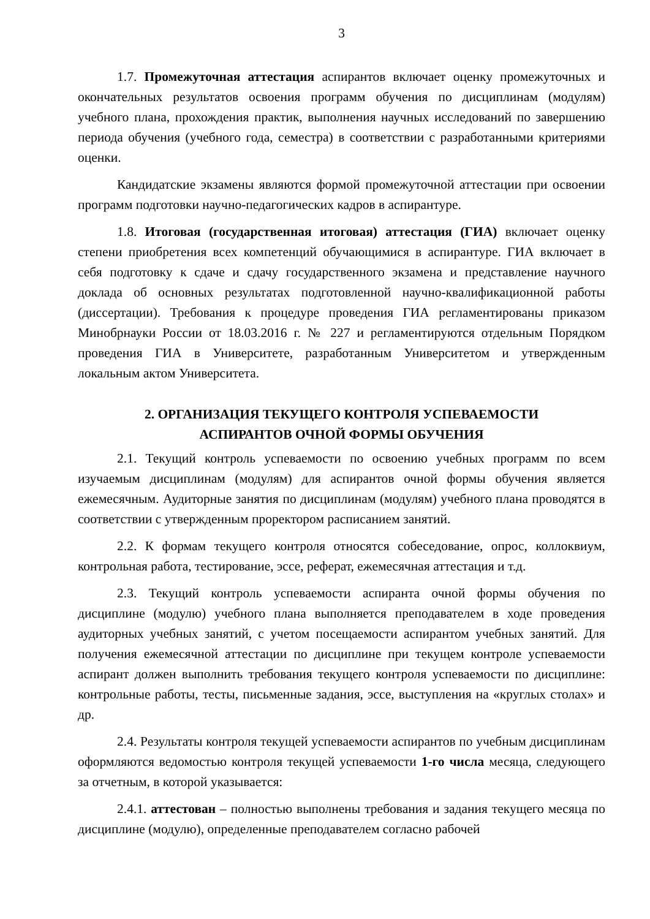3
1.7. Промежуточная аттестация аспирантов включает оценку промежуточных и окончательных результатов освоения программ обучения по дисциплинам (модулям) учебного плана, прохождения практик, выполнения научных исследований по завершению периода обучения (учебного года, семестра) в соответствии с разработанными критериями оценки.
Кандидатские экзамены являются формой промежуточной аттестации при освоении программ подготовки научно-педагогических кадров в аспирантуре.
1.8. Итоговая (государственная итоговая) аттестация (ГИА) включает оценку степени приобретения всех компетенций обучающимися в аспирантуре. ГИА включает в себя подготовку к сдаче и сдачу государственного экзамена и представление научного доклада об основных результатах подготовленной научно-квалификационной работы (диссертации). Требования к процедуре проведения ГИА регламентированы приказом Минобрнауки России от 18.03.2016 г. № 227 и регламентируются отдельным Порядком проведения ГИА в Университете, разработанным Университетом и утвержденным локальным актом Университета.
2. ОРГАНИЗАЦИЯ ТЕКУЩЕГО КОНТРОЛЯ УСПЕВАЕМОСТИ
АСПИРАНТОВ ОЧНОЙ ФОРМЫ ОБУЧЕНИЯ
2.1. Текущий контроль успеваемости по освоению учебных программ по всем изучаемым дисциплинам (модулям) для аспирантов очной формы обучения является ежемесячным. Аудиторные занятия по дисциплинам (модулям) учебного плана проводятся в соответствии с утвержденным проректором расписанием занятий.
2.2. К формам текущего контроля относятся собеседование, опрос, коллоквиум, контрольная работа, тестирование, эссе, реферат, ежемесячная аттестация и т.д.
2.3. Текущий контроль успеваемости аспиранта очной формы обучения по дисциплине (модулю) учебного плана выполняется преподавателем в ходе проведения аудиторных учебных занятий, с учетом посещаемости аспирантом учебных занятий. Для получения ежемесячной аттестации по дисциплине при текущем контроле успеваемости аспирант должен выполнить требования текущего контроля успеваемости по дисциплине: контрольные работы, тесты, письменные задания, эссе, выступления на «круглых столах» и др.
2.4. Результаты контроля текущей успеваемости аспирантов по учебным дисциплинам оформляются ведомостью контроля текущей успеваемости 1-го числа месяца, следующего за отчетным, в которой указывается:
2.4.1. аттестован – полностью выполнены требования и задания текущего месяца по дисциплине (модулю), определенные преподавателем согласно рабочей